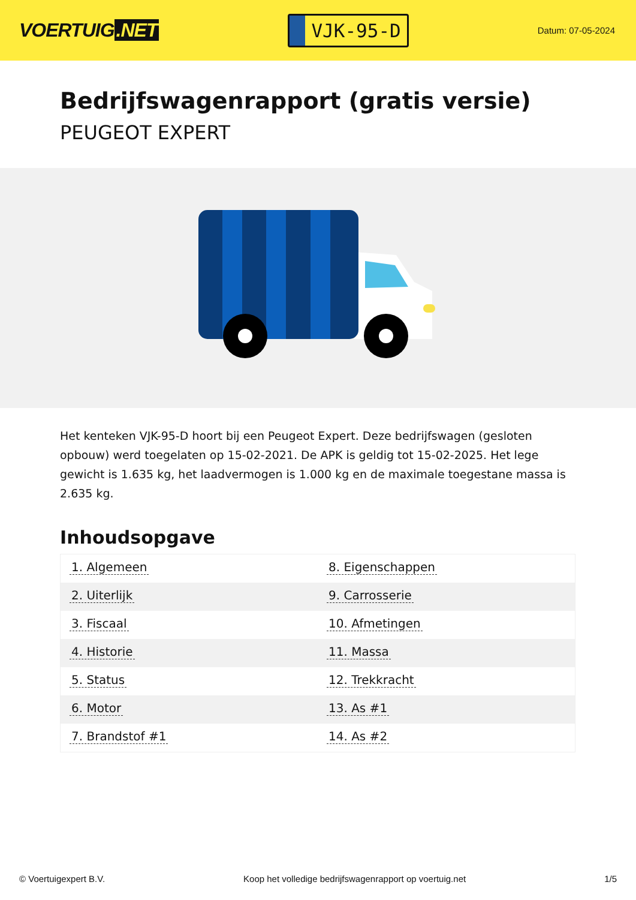VOERTUIG.NET
VJK-95-D
Datum: 07-05-2024
Bedrijfswagenrapport (gratis versie)
PEUGEOT EXPERT
Het kenteken VJK-95-D hoort bij een Peugeot Expert. Deze bedrijfswagen (gesloten opbouw) werd toegelaten op 15-02-2021. De APK is geldig tot 15-02-2025. Het lege gewicht is 1.635 kg, het laadvermogen is 1.000 kg en de maximale toegestane massa is 2.635 kg.
Inhoudsopgave
| 1. Algemeen | 8. Eigenschappen |
| 2. Uiterlijk | 9. Carrosserie |
| 3. Fiscaal | 10. Afmetingen |
| 4. Historie | 11. Massa |
| 5. Status | 12. Trekkracht |
| 6. Motor | 13. As #1 |
| 7. Brandstof #1 | 14. As #2 |
© Voertuigexpert B.V. Koop het volledige bedrijfswagenrapport op voertuig.net
1/5